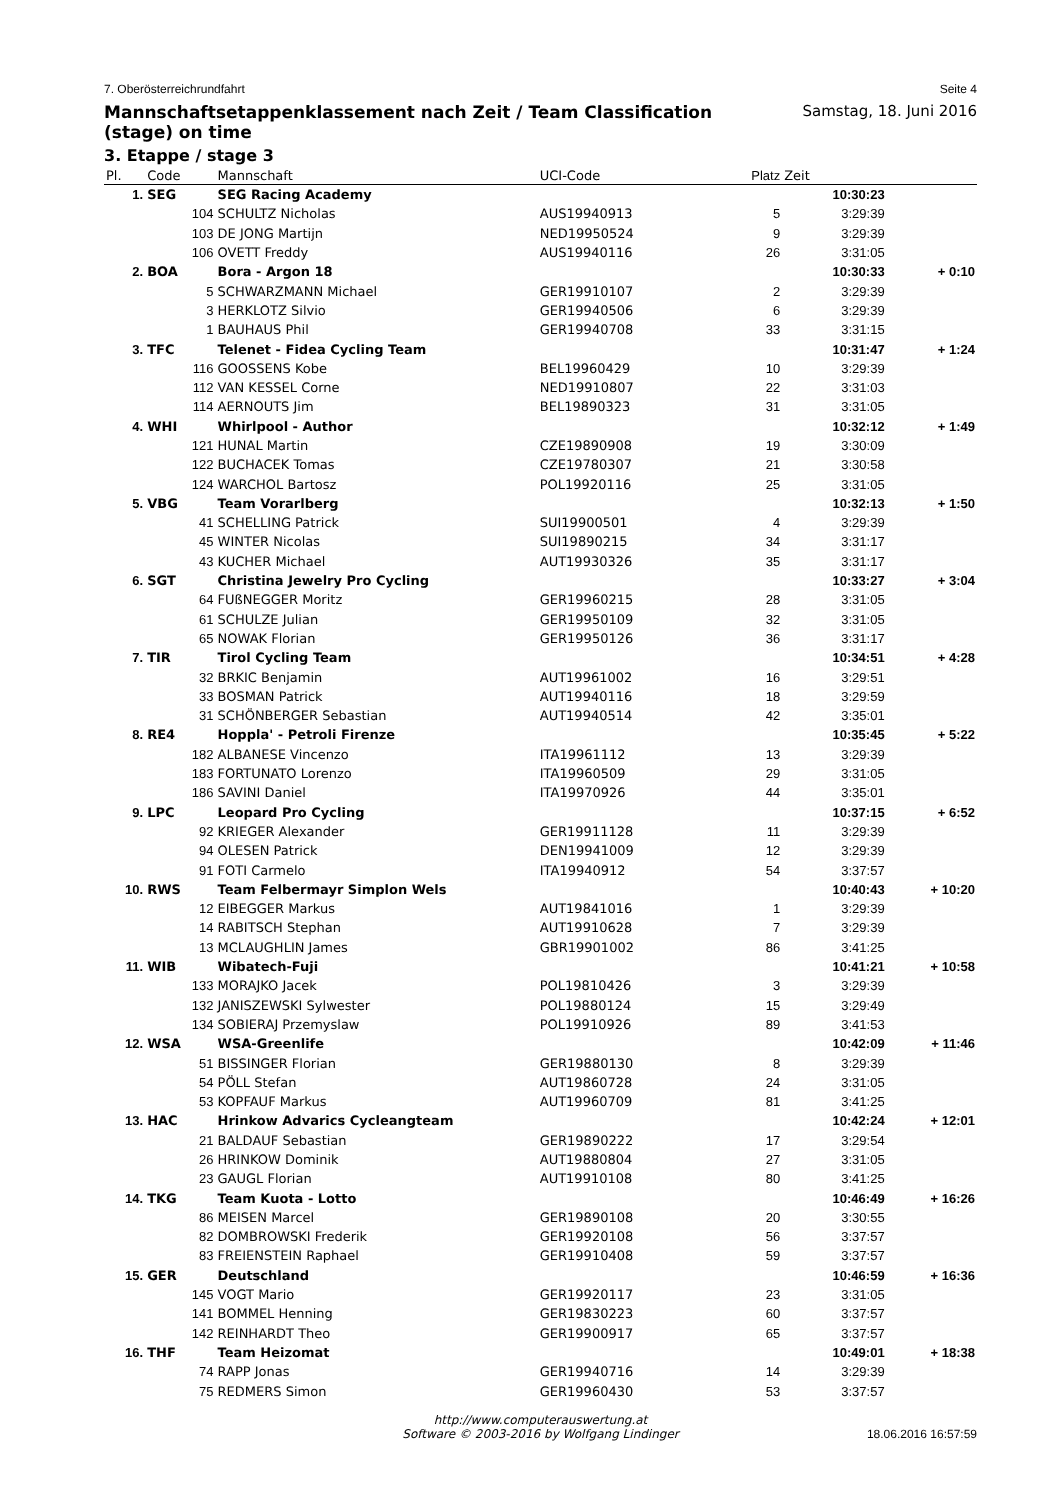7. Oberösterreichrundfahrt Seite 4
Mannschaftsetappenklassement nach Zeit / Team Classification (stage) on time
Samstag, 18. Juni 2016
3. Etappe / stage 3
| Pl. | Code | Mannschaft | UCI-Code | Platz | Zeit | |
| --- | --- | --- | --- | --- | --- | --- |
| 1. | SEG | SEG Racing Academy | | | 10:30:23 | |
| | 104 | SCHULTZ Nicholas | AUS19940913 | 5 | 3:29:39 | |
| | 103 | DE JONG Martijn | NED19950524 | 9 | 3:29:39 | |
| | 106 | OVETT Freddy | AUS19940116 | 26 | 3:31:05 | |
| 2. | BOA | Bora - Argon 18 | | | 10:30:33 | + 0:10 |
| | 5 | SCHWARZMANN Michael | GER19910107 | 2 | 3:29:39 | |
| | 3 | HERKLOTZ Silvio | GER19940506 | 6 | 3:29:39 | |
| | 1 | BAUHAUS Phil | GER19940708 | 33 | 3:31:15 | |
| 3. | TFC | Telenet - Fidea Cycling Team | | | 10:31:47 | + 1:24 |
| | 116 | GOOSSENS Kobe | BEL19960429 | 10 | 3:29:39 | |
| | 112 | VAN KESSEL Corne | NED19910807 | 22 | 3:31:03 | |
| | 114 | AERNOUTS Jim | BEL19890323 | 31 | 3:31:05 | |
| 4. | WHI | Whirlpool - Author | | | 10:32:12 | + 1:49 |
| | 121 | HUNAL Martin | CZE19890908 | 19 | 3:30:09 | |
| | 122 | BUCHACEK Tomas | CZE19780307 | 21 | 3:30:58 | |
| | 124 | WARCHOL Bartosz | POL19920116 | 25 | 3:31:05 | |
| 5. | VBG | Team Vorarlberg | | | 10:32:13 | + 1:50 |
| | 41 | SCHELLING Patrick | SUI19900501 | 4 | 3:29:39 | |
| | 45 | WINTER Nicolas | SUI19890215 | 34 | 3:31:17 | |
| | 43 | KUCHER Michael | AUT19930326 | 35 | 3:31:17 | |
| 6. | SGT | Christina Jewelry Pro Cycling | | | 10:33:27 | + 3:04 |
| | 64 | FUßNEGGER Moritz | GER19960215 | 28 | 3:31:05 | |
| | 61 | SCHULZE Julian | GER19950109 | 32 | 3:31:05 | |
| | 65 | NOWAK Florian | GER19950126 | 36 | 3:31:17 | |
| 7. | TIR | Tirol Cycling Team | | | 10:34:51 | + 4:28 |
| | 32 | BRKIC Benjamin | AUT19961002 | 16 | 3:29:51 | |
| | 33 | BOSMAN Patrick | AUT19940116 | 18 | 3:29:59 | |
| | 31 | SCHÖNBERGER Sebastian | AUT19940514 | 42 | 3:35:01 | |
| 8. | RE4 | Hoppla' - Petroli Firenze | | | 10:35:45 | + 5:22 |
| | 182 | ALBANESE Vincenzo | ITA19961112 | 13 | 3:29:39 | |
| | 183 | FORTUNATO Lorenzo | ITA19960509 | 29 | 3:31:05 | |
| | 186 | SAVINI Daniel | ITA19970926 | 44 | 3:35:01 | |
| 9. | LPC | Leopard Pro Cycling | | | 10:37:15 | + 6:52 |
| | 92 | KRIEGER Alexander | GER19911128 | 11 | 3:29:39 | |
| | 94 | OLESEN Patrick | DEN19941009 | 12 | 3:29:39 | |
| | 91 | FOTI Carmelo | ITA19940912 | 54 | 3:37:57 | |
| 10. | RWS | Team Felbermayr Simplon Wels | | | 10:40:43 | + 10:20 |
| | 12 | EIBEGGER Markus | AUT19841016 | 1 | 3:29:39 | |
| | 14 | RABITSCH Stephan | AUT19910628 | 7 | 3:29:39 | |
| | 13 | MCLAUGHLIN James | GBR19901002 | 86 | 3:41:25 | |
| 11. | WIB | Wibatech-Fuji | | | 10:41:21 | + 10:58 |
| | 133 | MORAJKO Jacek | POL19810426 | 3 | 3:29:39 | |
| | 132 | JANISZEWSKI Sylwester | POL19880124 | 15 | 3:29:49 | |
| | 134 | SOBIERAJ Przemyslaw | POL19910926 | 89 | 3:41:53 | |
| 12. | WSA | WSA-Greenlife | | | 10:42:09 | + 11:46 |
| | 51 | BISSINGER Florian | GER19880130 | 8 | 3:29:39 | |
| | 54 | PÖLL Stefan | AUT19860728 | 24 | 3:31:05 | |
| | 53 | KOPFAUF Markus | AUT19960709 | 81 | 3:41:25 | |
| 13. | HAC | Hrinkow Advarics Cycleangteam | | | 10:42:24 | + 12:01 |
| | 21 | BALDAUF Sebastian | GER19890222 | 17 | 3:29:54 | |
| | 26 | HRINKOW Dominik | AUT19880804 | 27 | 3:31:05 | |
| | 23 | GAUGL Florian | AUT19910108 | 80 | 3:41:25 | |
| 14. | TKG | Team Kuota - Lotto | | | 10:46:49 | + 16:26 |
| | 86 | MEISEN Marcel | GER19890108 | 20 | 3:30:55 | |
| | 82 | DOMBROWSKI Frederik | GER19920108 | 56 | 3:37:57 | |
| | 83 | FREIENSTEIN Raphael | GER19910408 | 59 | 3:37:57 | |
| 15. | GER | Deutschland | | | 10:46:59 | + 16:36 |
| | 145 | VOGT Mario | GER19920117 | 23 | 3:31:05 | |
| | 141 | BOMMEL Henning | GER19830223 | 60 | 3:37:57 | |
| | 142 | REINHARDT Theo | GER19900917 | 65 | 3:37:57 | |
| 16. | THF | Team Heizomat | | | 10:49:01 | + 18:38 |
| | 74 | RAPP Jonas | GER19940716 | 14 | 3:29:39 | |
| | 75 | REDMERS Simon | GER19960430 | 53 | 3:37:57 | |
http://www.computerauswertung.at
Software © 2003-2016 by Wolfgang Lindinger
18.06.2016 16:57:59